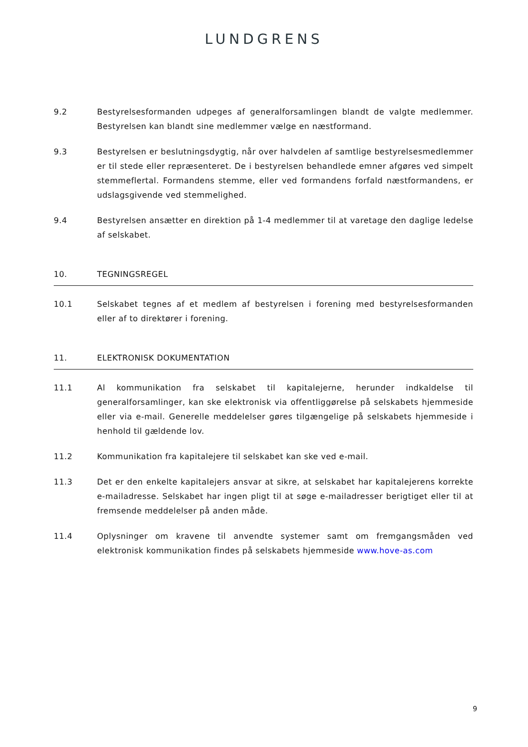LUNDGRENS
9.2 Bestyrelsesformanden udpeges af generalforsamlingen blandt de valgte medlemmer. Bestyrelsen kan blandt sine medlemmer vælge en næstformand.
9.3 Bestyrelsen er beslutningsdygtig, når over halvdelen af samtlige bestyrelsesmedlemmer er til stede eller repræsenteret. De i bestyrelsen behandlede emner afgøres ved simpelt stemmeflertal. Formandens stemme, eller ved formandens forfald næstformandens, er udslagsgivende ved stemmelighed.
9.4 Bestyrelsen ansætter en direktion på 1-4 medlemmer til at varetage den daglige ledelse af selskabet.
10. TEGNINGSREGEL
10.1 Selskabet tegnes af et medlem af bestyrelsen i forening med bestyrelsesformanden eller af to direktører i forening.
11. ELEKTRONISK DOKUMENTATION
11.1 Al kommunikation fra selskabet til kapitalejerne, herunder indkaldelse til generalforsamlinger, kan ske elektronisk via offentliggørelse på selskabets hjemmeside eller via e-mail. Generelle meddelelser gøres tilgængelige på selskabets hjemmeside i henhold til gældende lov.
11.2 Kommunikation fra kapitalejere til selskabet kan ske ved e-mail.
11.3 Det er den enkelte kapitalejers ansvar at sikre, at selskabet har kapitalejerens korrekte e-mailadresse. Selskabet har ingen pligt til at søge e-mailadresser berigtiget eller til at fremsende meddelelser på anden måde.
11.4 Oplysninger om kravene til anvendte systemer samt om fremgangsmåden ved elektronisk kommunikation findes på selskabets hjemmeside www.hove-as.com
9